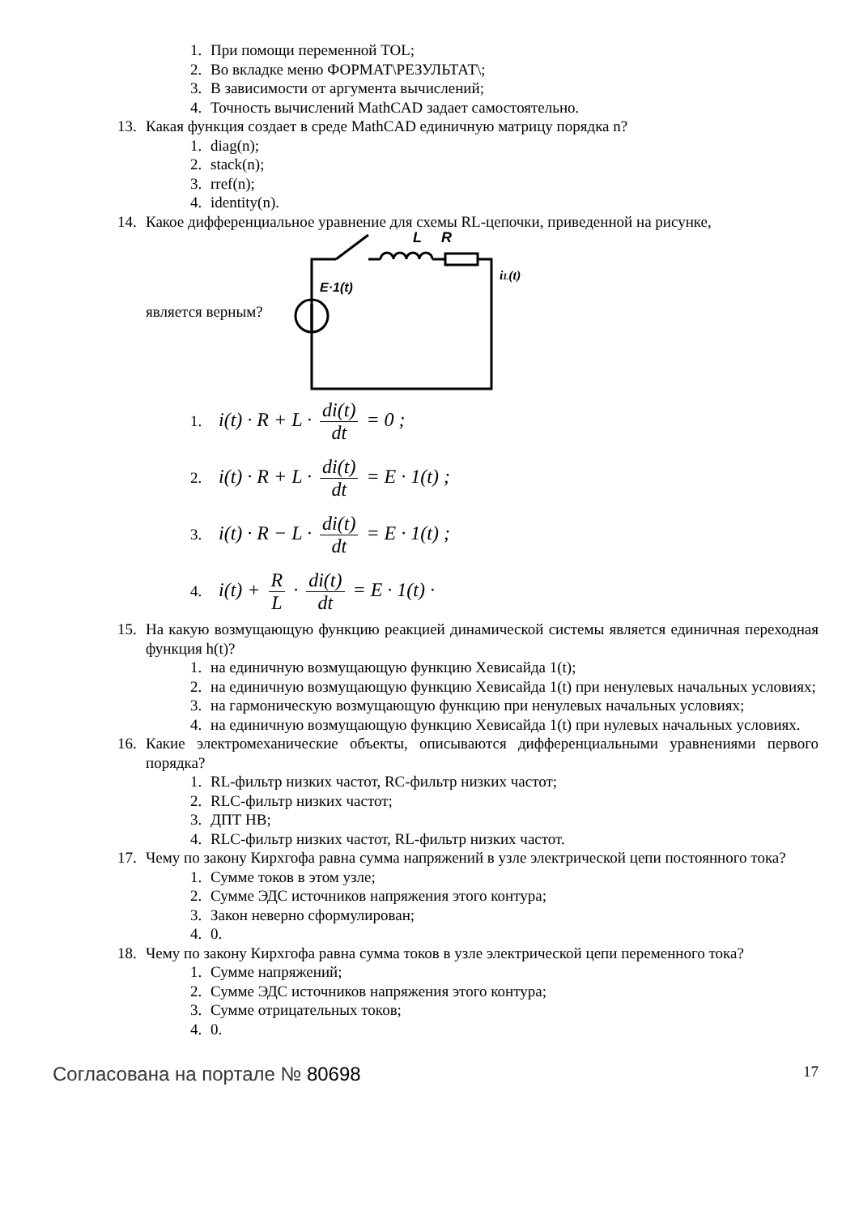1. При помощи переменной TOL;
2. Во вкладке меню ФОРМАТ\РЕЗУЛЬТАТ\;
3. В зависимости от аргумента вычислений;
4. Точность вычислений MathCAD задает самостоятельно.
13. Какая функция создает в среде MathCAD единичную матрицу порядка n?
1. diag(n);
2. stack(n);
3. rref(n);
4. identity(n).
14. Какое дифференциальное уравнение для схемы RL-цепочки, приведенной на рисунке,
является верным?
L
R
E·1(t)
iL(t)
1. i(t) · R + L · di(t) dt = 0 ;
2. i(t) · R + L · di(t) dt = E · 1(t) ;
3. i(t) · R − L · di(t) dt = E · 1(t) ;
4. i(t) + R L · di(t) dt = E · 1(t) ·
15. На какую возмущающую функцию реакцией динамической системы является единичная переходная функция h(t)?
1. на единичную возмущающую функцию Хевисайда 1(t);
2. на единичную возмущающую функцию Хевисайда 1(t) при ненулевых начальных условиях;
3. на гармоническую возмущающую функцию при ненулевых начальных условиях;
4. на единичную возмущающую функцию Хевисайда 1(t) при нулевых начальных условиях.
16. Какие электромеханические объекты, описываются дифференциальными уравнениями первого порядка?
1. RL-фильтр низких частот, RC-фильтр низких частот;
2. RLC-фильтр низких частот;
3. ДПТ НВ;
4. RLC-фильтр низких частот, RL-фильтр низких частот.
17. Чему по закону Кирхгофа равна сумма напряжений в узле электрической цепи постоянного тока?
1. Сумме токов в этом узле;
2. Сумме ЭДС источников напряжения этого контура;
3. Закон неверно сформулирован;
4. 0.
18. Чему по закону Кирхгофа равна сумма токов в узле электрической цепи переменного тока?
1. Сумме напряжений;
2. Сумме ЭДС источников напряжения этого контура;
3. Сумме отрицательных токов;
4. 0.
Согласована на портале № 80698 17